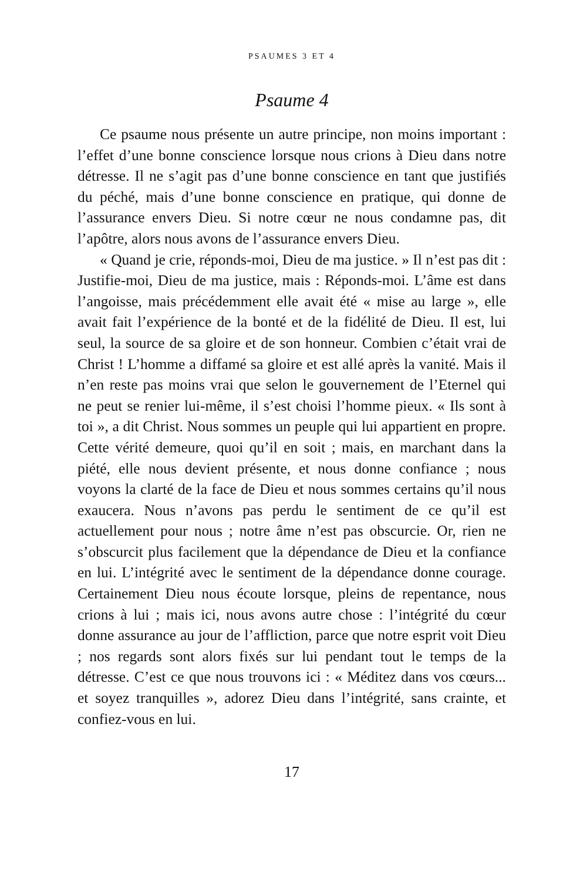PSAUMES 3 ET 4
Psaume 4
Ce psaume nous présente un autre principe, non moins important : l’effet d’une bonne conscience lorsque nous crions à Dieu dans notre détresse. Il ne s’agit pas d’une bonne conscience en tant que justifiés du péché, mais d’une bonne conscience en pratique, qui donne de l’assurance envers Dieu. Si notre cœur ne nous condamne pas, dit l’apôtre, alors nous avons de l’assurance envers Dieu.
« Quand je crie, réponds-moi, Dieu de ma justice. » Il n’est pas dit : Justifie-moi, Dieu de ma justice, mais : Réponds-moi. L’âme est dans l’angoisse, mais précédemment elle avait été « mise au large », elle avait fait l’expérience de la bonté et de la fidélité de Dieu. Il est, lui seul, la source de sa gloire et de son honneur. Combien c’était vrai de Christ ! L’homme a diffamé sa gloire et est allé après la vanité. Mais il n’en reste pas moins vrai que selon le gouvernement de l’Eternel qui ne peut se renier lui-même, il s’est choisi l’homme pieux. « Ils sont à toi », a dit Christ. Nous sommes un peuple qui lui appartient en propre. Cette vérité demeure, quoi qu’il en soit ; mais, en marchant dans la piété, elle nous devient présente, et nous donne confiance ; nous voyons la clarté de la face de Dieu et nous sommes certains qu’il nous exaucera. Nous n’avons pas perdu le sentiment de ce qu’il est actuellement pour nous ; notre âme n’est pas obscurcie. Or, rien ne s’obscurcit plus facilement que la dépendance de Dieu et la confiance en lui. L’intégrité avec le sentiment de la dépendance donne courage. Certainement Dieu nous écoute lorsque, pleins de repentance, nous crions à lui ; mais ici, nous avons autre chose : l’intégrité du cœur donne assurance au jour de l’affliction, parce que notre esprit voit Dieu ; nos regards sont alors fixés sur lui pendant tout le temps de la détresse. C’est ce que nous trouvons ici : « Méditez dans vos cœurs... et soyez tranquilles », adorez Dieu dans l’intégrité, sans crainte, et confiez-vous en lui.
17